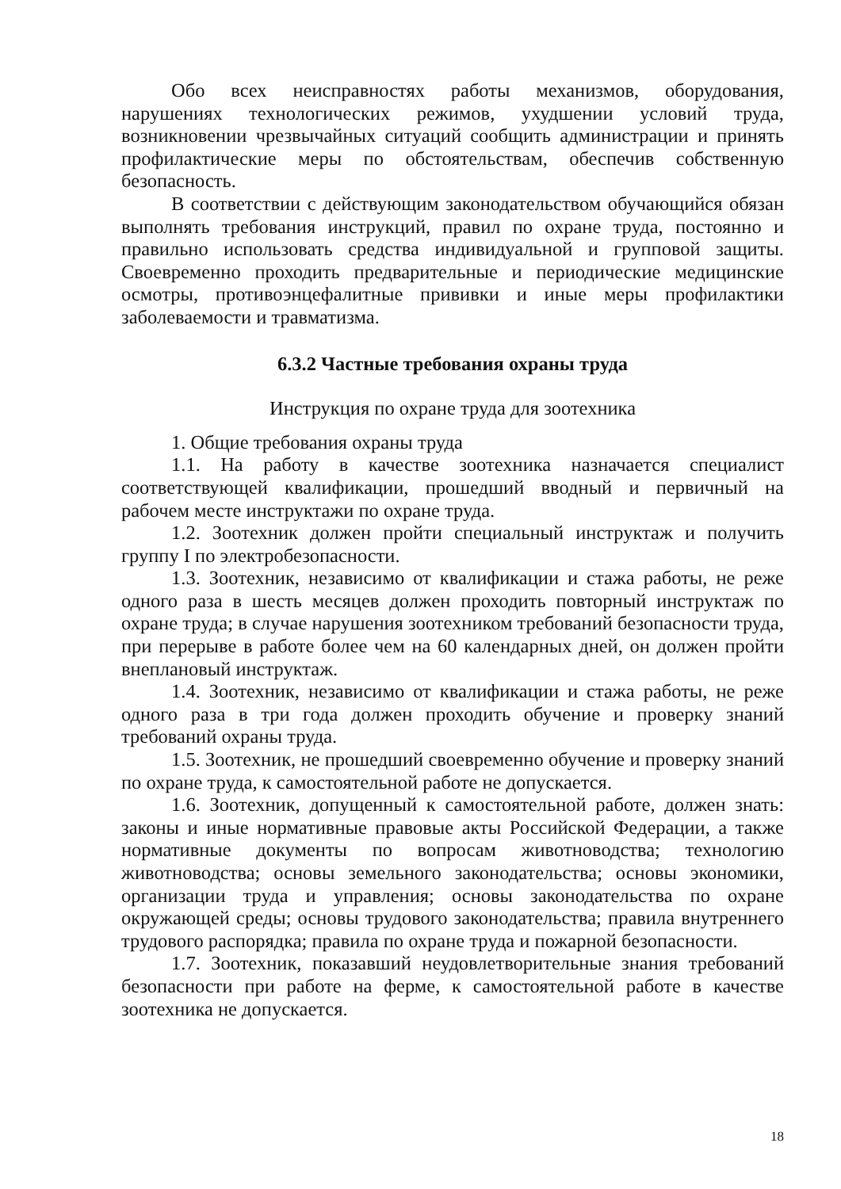Обо всех неисправностях работы механизмов, оборудования, нарушениях технологических режимов, ухудшении условий труда, возникновении чрезвычайных ситуаций сообщить администрации и принять профилактические меры по обстоятельствам, обеспечив собственную безопасность.
В соответствии с действующим законодательством обучающийся обязан выполнять требования инструкций, правил по охране труда, постоянно и правильно использовать средства индивидуальной и групповой защиты. Своевременно проходить предварительные и периодические медицинские осмотры, противоэнцефалитные прививки и иные меры профилактики заболеваемости и травматизма.
6.3.2 Частные требования охраны труда
Инструкция по охране труда для зоотехника
1. Общие требования охраны труда
1.1. На работу в качестве зоотехника назначается специалист соответствующей квалификации, прошедший вводный и первичный на рабочем месте инструктажи по охране труда.
1.2. Зоотехник должен пройти специальный инструктаж и получить группу I по электробезопасности.
1.3. Зоотехник, независимо от квалификации и стажа работы, не реже одного раза в шесть месяцев должен проходить повторный инструктаж по охране труда; в случае нарушения зоотехником требований безопасности труда, при перерыве в работе более чем на 60 календарных дней, он должен пройти внеплановый инструктаж.
1.4. Зоотехник, независимо от квалификации и стажа работы, не реже одного раза в три года должен проходить обучение и проверку знаний требований охраны труда.
1.5. Зоотехник, не прошедший своевременно обучение и проверку знаний по охране труда, к самостоятельной работе не допускается.
1.6. Зоотехник, допущенный к самостоятельной работе, должен знать: законы и иные нормативные правовые акты Российской Федерации, а также нормативные документы по вопросам животноводства; технологию животноводства; основы земельного законодательства; основы экономики, организации труда и управления; основы законодательства по охране окружающей среды; основы трудового законодательства; правила внутреннего трудового распорядка; правила по охране труда и пожарной безопасности.
1.7. Зоотехник, показавший неудовлетворительные знания требований безопасности при работе на ферме, к самостоятельной работе в качестве зоотехника не допускается.
18